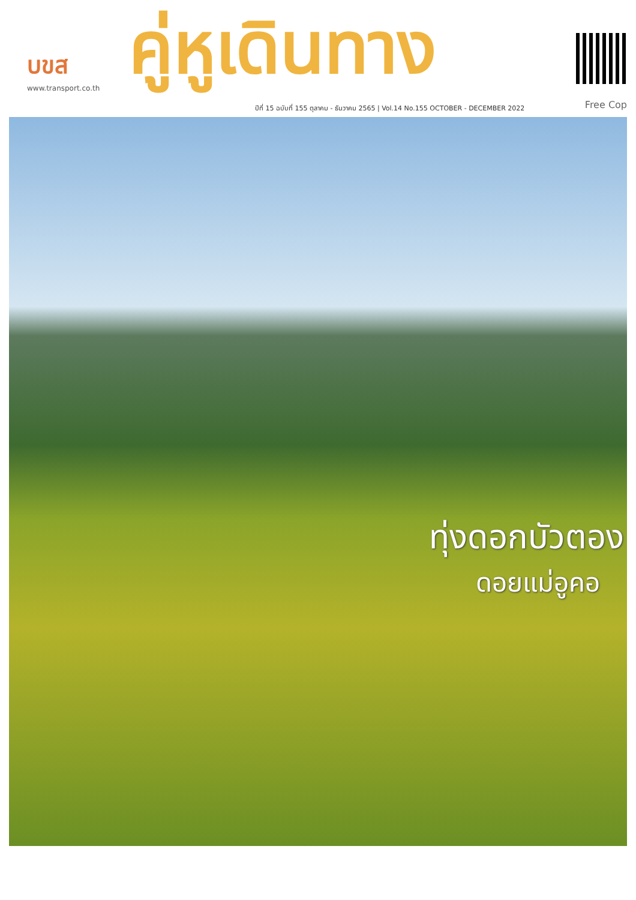บขส
www.transport.co.th
คู่หูเดินทาง
ปีที่ 15 ฉบับที่ 155 ตุลาคม - ธันวาคม 2565 | Vol.14 No.155 OCTOBER - DECEMBER 2022
Free Cop
ทุ่งดอกบัวตอง
ดอยแม่อูคอ